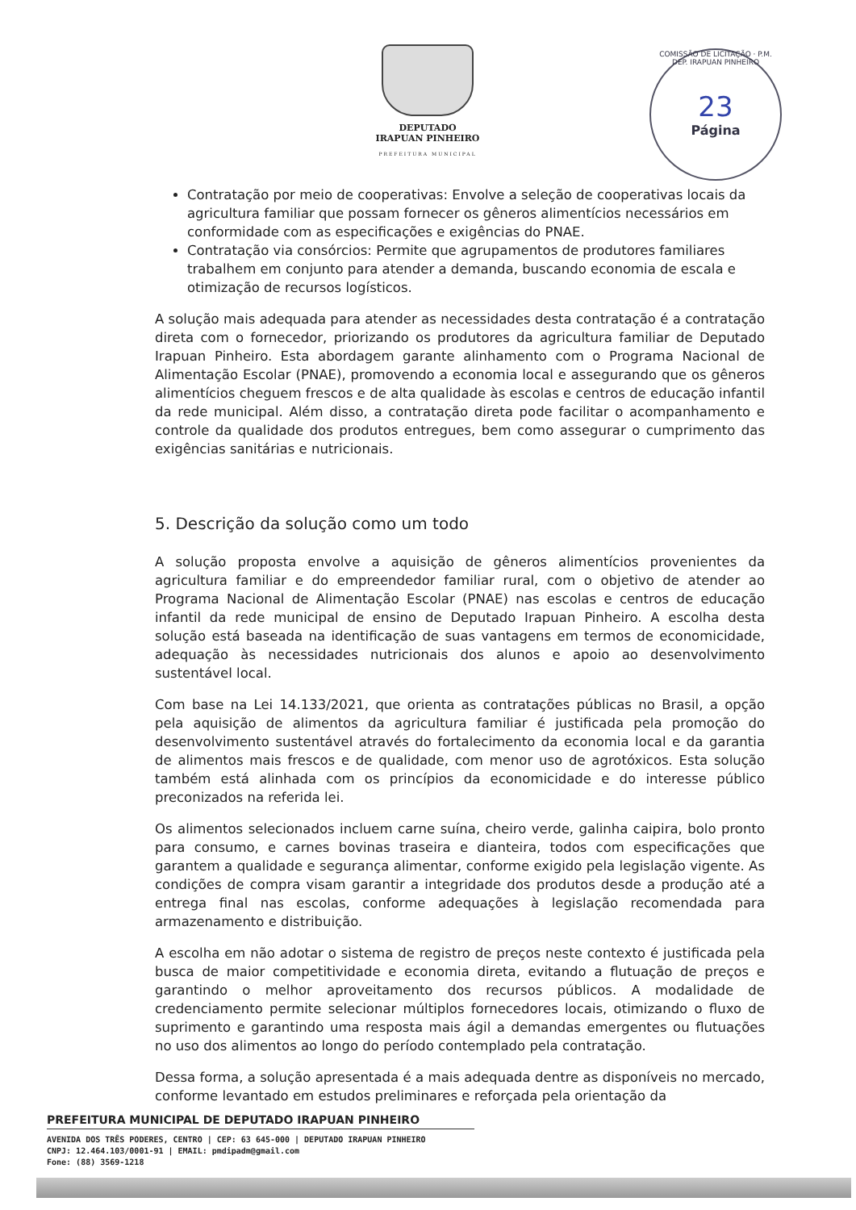DEPUTADO
IRAPUAN PINHEIRO
PREFEITURA MUNICIPAL
COMISSÃO DE LICITAÇÃO · P.M. DEP. IRAPUAN PINHEIRO
23
Página
Contratação por meio de cooperativas: Envolve a seleção de cooperativas locais da agricultura familiar que possam fornecer os gêneros alimentícios necessários em conformidade com as especificações e exigências do PNAE.
Contratação via consórcios: Permite que agrupamentos de produtores familiares trabalhem em conjunto para atender a demanda, buscando economia de escala e otimização de recursos logísticos.
A solução mais adequada para atender as necessidades desta contratação é a contratação direta com o fornecedor, priorizando os produtores da agricultura familiar de Deputado Irapuan Pinheiro. Esta abordagem garante alinhamento com o Programa Nacional de Alimentação Escolar (PNAE), promovendo a economia local e assegurando que os gêneros alimentícios cheguem frescos e de alta qualidade às escolas e centros de educação infantil da rede municipal. Além disso, a contratação direta pode facilitar o acompanhamento e controle da qualidade dos produtos entregues, bem como assegurar o cumprimento das exigências sanitárias e nutricionais.
5. Descrição da solução como um todo
A solução proposta envolve a aquisição de gêneros alimentícios provenientes da agricultura familiar e do empreendedor familiar rural, com o objetivo de atender ao Programa Nacional de Alimentação Escolar (PNAE) nas escolas e centros de educação infantil da rede municipal de ensino de Deputado Irapuan Pinheiro. A escolha desta solução está baseada na identificação de suas vantagens em termos de economicidade, adequação às necessidades nutricionais dos alunos e apoio ao desenvolvimento sustentável local.
Com base na Lei 14.133/2021, que orienta as contratações públicas no Brasil, a opção pela aquisição de alimentos da agricultura familiar é justificada pela promoção do desenvolvimento sustentável através do fortalecimento da economia local e da garantia de alimentos mais frescos e de qualidade, com menor uso de agrotóxicos. Esta solução também está alinhada com os princípios da economicidade e do interesse público preconizados na referida lei.
Os alimentos selecionados incluem carne suína, cheiro verde, galinha caipira, bolo pronto para consumo, e carnes bovinas traseira e dianteira, todos com especificações que garantem a qualidade e segurança alimentar, conforme exigido pela legislação vigente. As condições de compra visam garantir a integridade dos produtos desde a produção até a entrega final nas escolas, conforme adequações à legislação recomendada para armazenamento e distribuição.
A escolha em não adotar o sistema de registro de preços neste contexto é justificada pela busca de maior competitividade e economia direta, evitando a flutuação de preços e garantindo o melhor aproveitamento dos recursos públicos. A modalidade de credenciamento permite selecionar múltiplos fornecedores locais, otimizando o fluxo de suprimento e garantindo uma resposta mais ágil a demandas emergentes ou flutuações no uso dos alimentos ao longo do período contemplado pela contratação.
Dessa forma, a solução apresentada é a mais adequada dentre as disponíveis no mercado, conforme levantado em estudos preliminares e reforçada pela orientação da
PREFEITURA MUNICIPAL DE DEPUTADO IRAPUAN PINHEIRO
AVENIDA DOS TRÊS PODERES, CENTRO | CEP: 63 645-000 | DEPUTADO IRAPUAN PINHEIRO
CNPJ: 12.464.103/0001-91 | EMAIL: pmdipadm@gmail.com
Fone: (88) 3569-1218